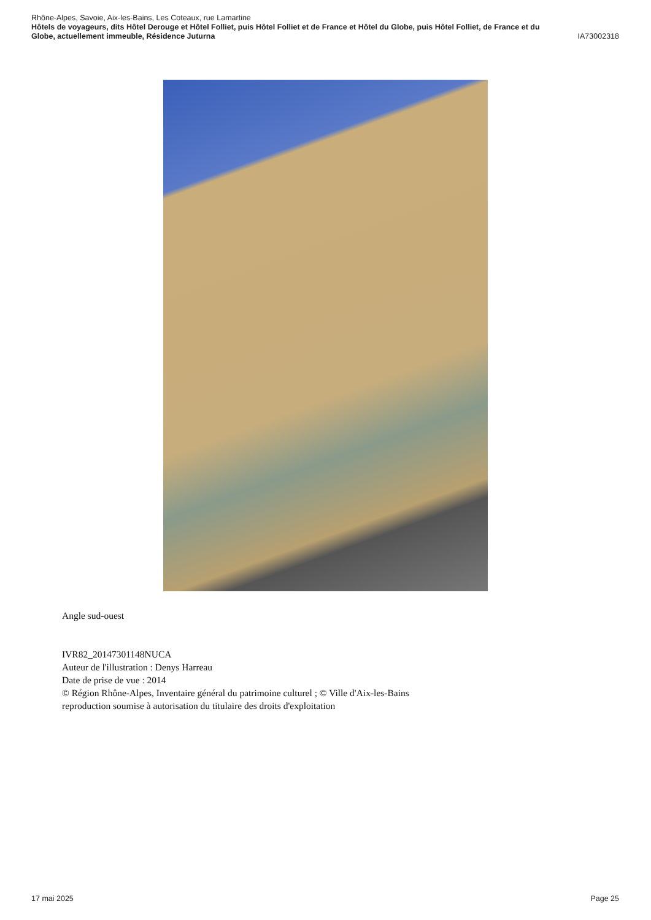Rhône-Alpes, Savoie, Aix-les-Bains, Les Coteaux, rue Lamartine
Hôtels de voyageurs, dits Hôtel Derouge et Hôtel Folliet, puis Hôtel Folliet et de France et Hôtel du Globe, puis Hôtel Folliet, de France et du
Globe, actuellement immeuble, Résidence Juturna IA73002318
Angle sud-ouest
IVR82_20147301148NUCA
Auteur de l'illustration : Denys Harreau
Date de prise de vue : 2014
© Région Rhône-Alpes, Inventaire général du patrimoine culturel ; © Ville d'Aix-les-Bains
reproduction soumise à autorisation du titulaire des droits d'exploitation
17 mai 2025 Page 25